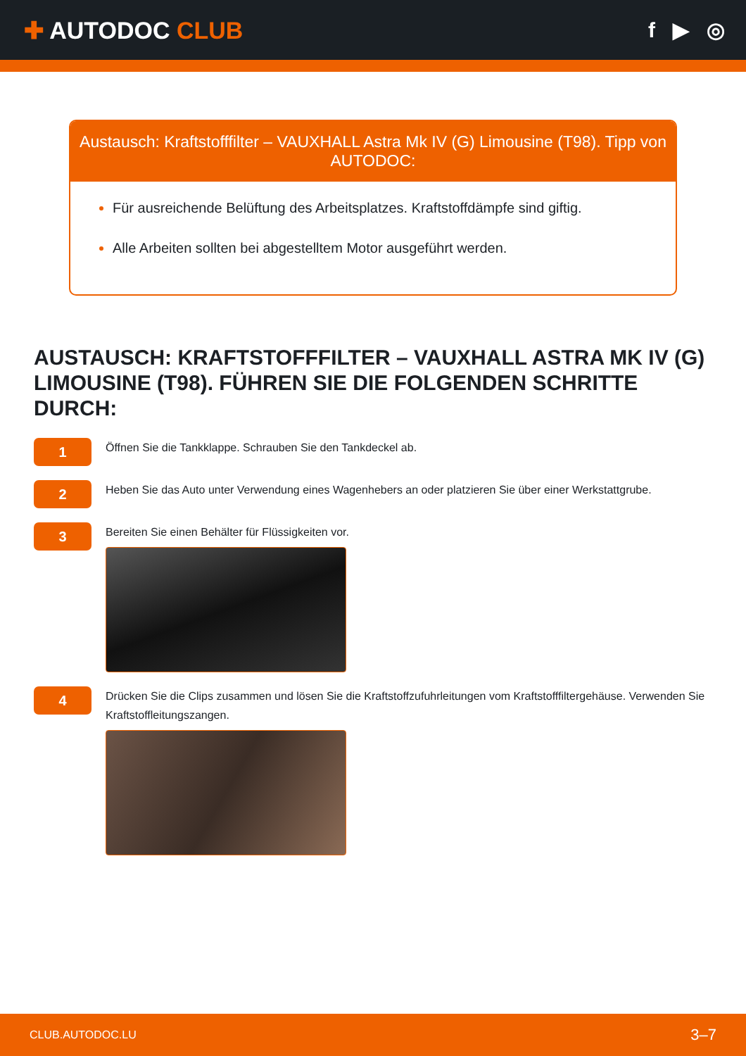✚ AUTODOC CLUB f ▶ ◎
Austausch: Kraftstofffilter – VAUXHALL Astra Mk IV (G) Limousine (T98). Tipp von AUTODOC:
Für ausreichende Belüftung des Arbeitsplatzes. Kraftstoffdämpfe sind giftig.
Alle Arbeiten sollten bei abgestelltem Motor ausgeführt werden.
AUSTAUSCH: KRAFTSTOFFFILTER – VAUXHALL ASTRA MK IV (G) LIMOUSINE (T98). FÜHREN SIE DIE FOLGENDEN SCHRITTE DURCH:
1
Öffnen Sie die Tankklappe. Schrauben Sie den Tankdeckel ab.
2
Heben Sie das Auto unter Verwendung eines Wagenhebers an oder platzieren Sie über einer Werkstattgrube.
3
Bereiten Sie einen Behälter für Flüssigkeiten vor.
4
Drücken Sie die Clips zusammen und lösen Sie die Kraftstoffzufuhrleitungen vom Kraftstofffiltergehäuse. Verwenden Sie Kraftstoffleitungszangen.
CLUB.AUTODOC.LU 3–7